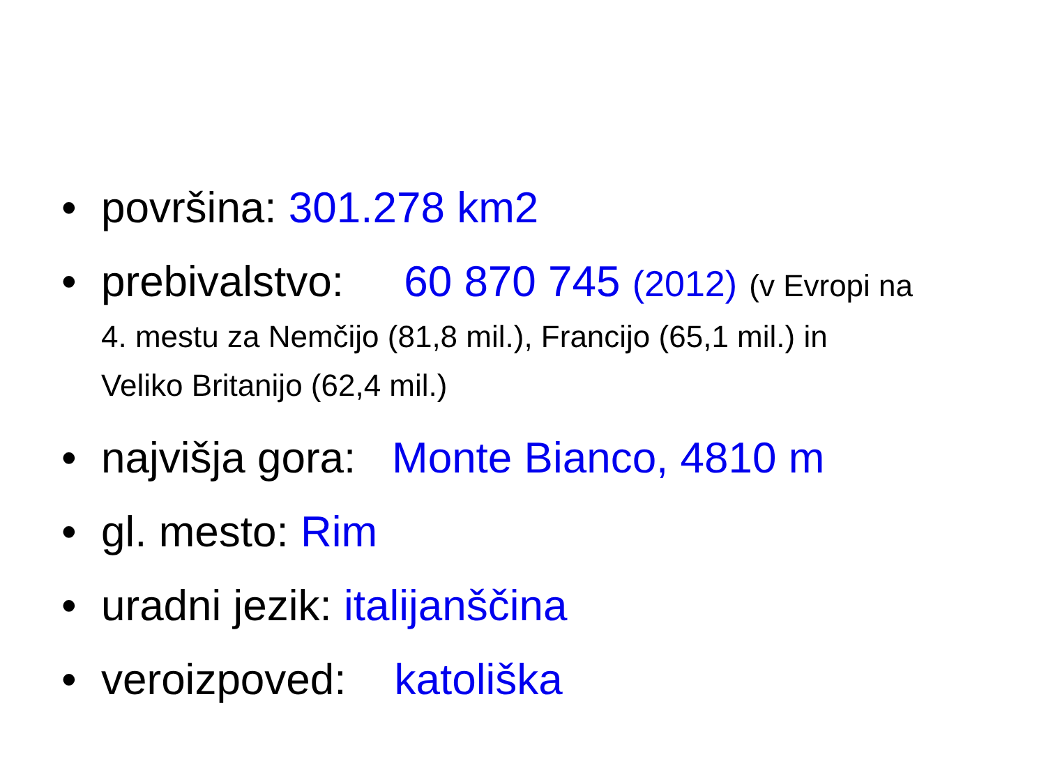• površina: 301.278 km2
• prebivalstvo: 60 870 745 (2012) (v Evropi na
4. mestu za Nemčijo (81,8 mil.), Francijo (65,1 mil.) in
Veliko Britanijo (62,4 mil.)
• najvišja gora: Monte Bianco, 4810 m
• gl. mesto: Rim
• uradni jezik: italijanščina
• veroizpoved: katoliška